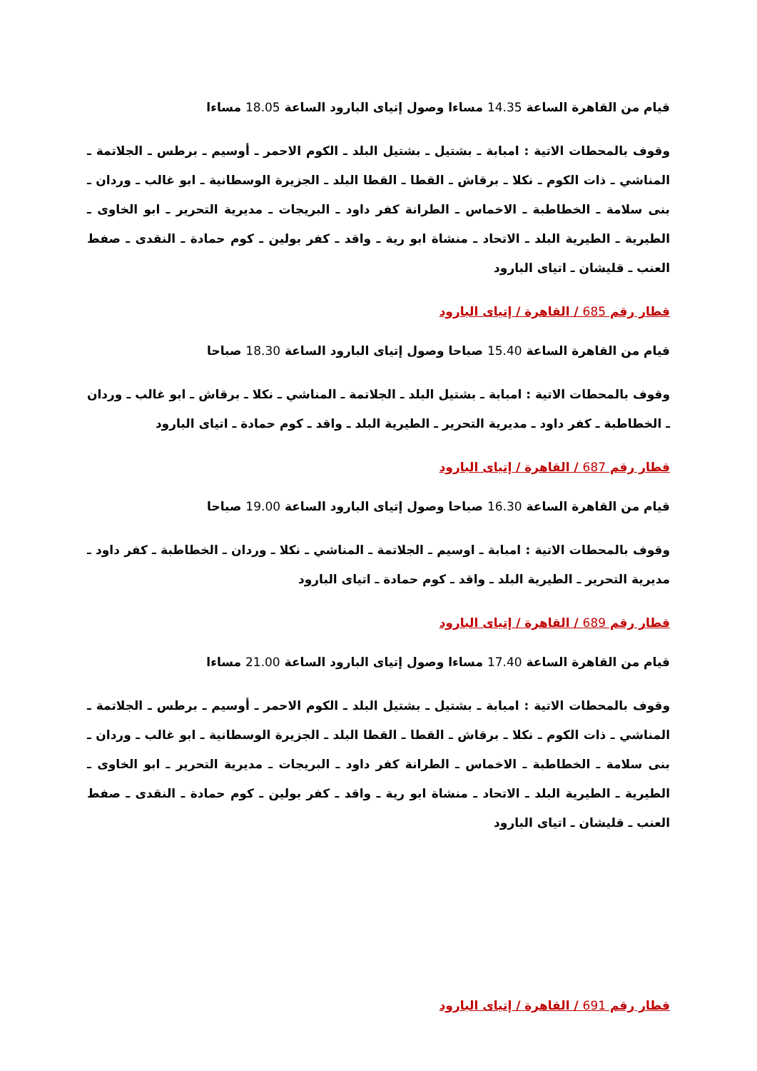قيام من القاهرة الساعة 14.35 مساءا وصول إتياى البارود الساعة 18.05 مساءا
وقوف بالمحطات الاتية : امبابة ـ بشتيل ـ بشتيل البلد ـ الكوم الاحمر ـ أوسيم ـ برطس ـ الجلاتمة ـ المناشي ـ ذات الكوم ـ نكلا ـ برقاش ـ القطا ـ القطا البلد ـ الجزيرة الوسطانية ـ ابو غالب ـ وردان ـ بنى سلامة ـ الخطاطبة ـ الاخماس ـ الطرانة كفر داود ـ البريجات ـ مديرية التحرير ـ ابو الخاوى ـ الطيرية ـ الطيرية البلد ـ الاتحاد ـ منشاة ابو رية ـ واقد ـ كفر بولين ـ كوم حمادة ـ النقدى ـ صفط العنب ـ قليشان ـ اتياى البارود
قطار رقم 685 / القاهرة / إتياى البارود
قيام من القاهرة الساعة 15.40 صباحا وصول إتياى البارود الساعة 18.30 صباحا
وقوف بالمحطات الاتية : امبابة ـ بشتيل البلد ـ الجلاتمة ـ المناشي ـ نكلا ـ برقاش ـ ابو غالب ـ وردان ـ الخطاطبة ـ كفر داود ـ مديرية التحرير ـ الطيرية البلد ـ واقد ـ كوم حمادة ـ اتياى البارود
قطار رقم 687 / القاهرة / إتياى البارود
قيام من القاهرة الساعة 16.30 صباحا وصول إتياى البارود الساعة 19.00 صباحا
وقوف بالمحطات الاتية : امبابة ـ اوسيم ـ الجلاتمة ـ المناشي ـ نكلا ـ وردان ـ الخطاطبة ـ كفر داود ـ مديرية التحرير ـ الطيرية البلد ـ واقد ـ كوم حمادة ـ اتياى البارود
قطار رقم 689 / القاهرة / إتياى البارود
قيام من القاهرة الساعة 17.40 مساءا وصول إتياى البارود الساعة 21.00 مساءا
وقوف بالمحطات الاتية : امبابة ـ بشتيل ـ بشتيل البلد ـ الكوم الاحمر ـ أوسيم ـ برطس ـ الجلاتمة ـ المناشي ـ ذات الكوم ـ نكلا ـ برقاش ـ القطا ـ القطا البلد ـ الجزيرة الوسطانية ـ ابو غالب ـ وردان ـ بنى سلامة ـ الخطاطبة ـ الاخماس ـ الطرانة كفر داود ـ البريجات ـ مديرية التحرير ـ ابو الخاوى ـ الطيرية ـ الطيرية البلد ـ الاتحاد ـ منشاة ابو رية ـ واقد ـ كفر بولين ـ كوم حمادة ـ النقدى ـ صفط العنب ـ قليشان ـ اتياى البارود
قطار رقم 691 / القاهرة / إتياى البارود